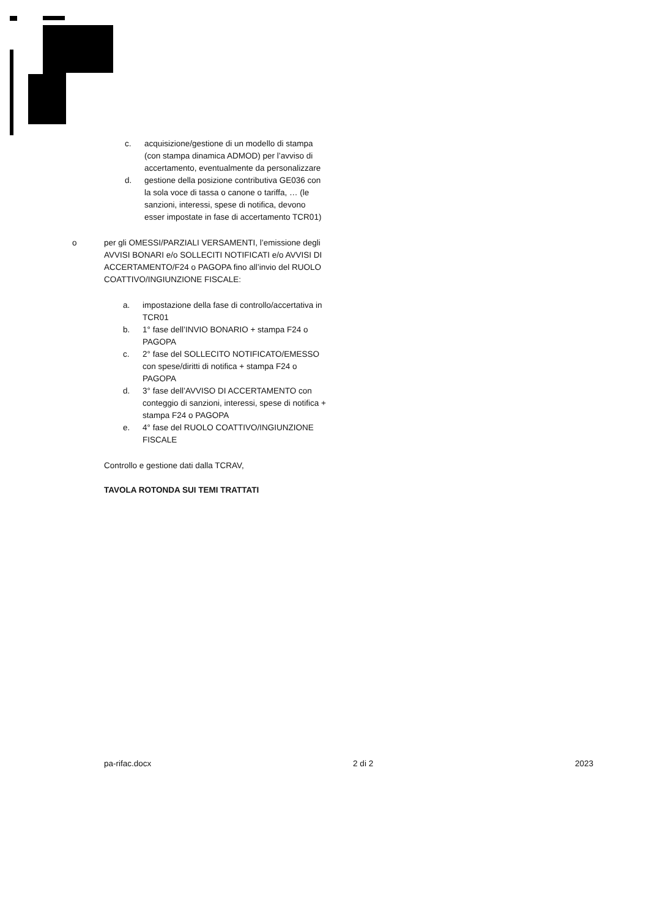c. acquisizione/gestione di un modello di stampa (con stampa dinamica ADMOD) per l’avviso di accertamento, eventualmente da personalizzare
d. gestione della posizione contributiva GE036 con la sola voce di tassa o canone o tariffa, … (le sanzioni, interessi, spese di notifica, devono esser impostate in fase di accertamento TCR01)
o per gli OMESSI/PARZIALI VERSAMENTI, l’emissione degli AVVISI BONARI e/o SOLLECITI NOTIFICATI e/o AVVISI DI ACCERTAMENTO/F24 o PAGOPA fino all’invio del RUOLO COATTIVO/INGIUNZIONE FISCALE:
a. impostazione della fase di controllo/accertativa in TCR01
b. 1° fase dell’INVIO BONARIO + stampa F24 o PAGOPA
c. 2° fase del SOLLECITO NOTIFICATO/EMESSO con spese/diritti di notifica + stampa F24 o PAGOPA
d. 3° fase dell’AVVISO DI ACCERTAMENTO con conteggio di sanzioni, interessi, spese di notifica + stampa F24 o PAGOPA
e. 4° fase del RUOLO COATTIVO/INGIUNZIONE FISCALE
Controllo e gestione dati dalla TCRAV,
TAVOLA ROTONDA SUI TEMI TRATTATI
pa-rifac.docx 2 di 2 2023